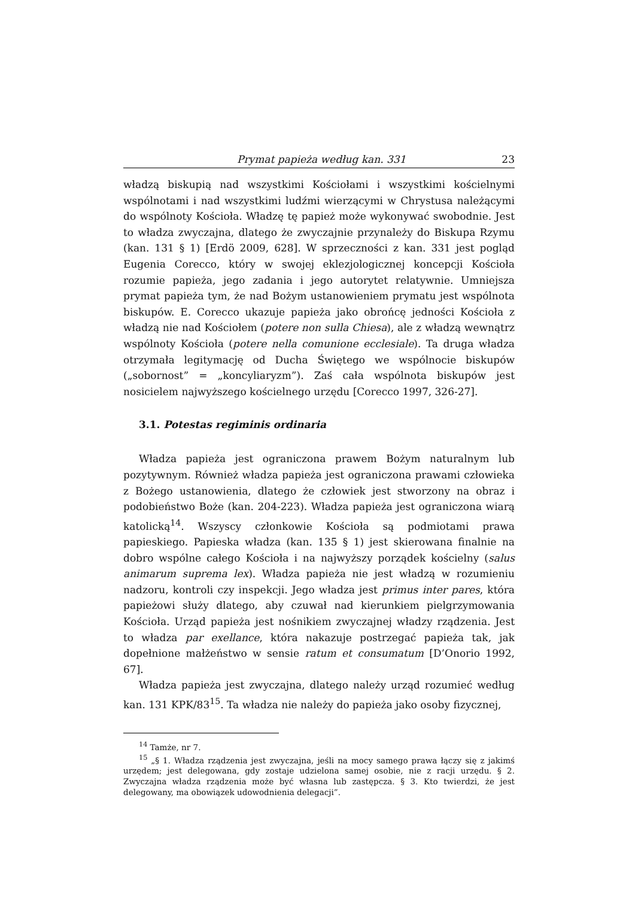Prymat papieża według kan. 331 23
władzą biskupią nad wszystkimi Kościołami i wszystkimi kościelnymi wspólnotami i nad wszystkimi ludźmi wierzącymi w Chrystusa należącymi do wspólnoty Kościoła. Władzę tę papież może wykonywać swobodnie. Jest to władza zwyczajna, dlatego że zwyczajnie przynależy do Biskupa Rzymu (kan. 131 § 1) [Erdö 2009, 628]. W sprzeczności z kan. 331 jest pogląd Eugenia Corecco, który w swojej eklezjologicznej koncepcji Kościoła rozumie papieża, jego zadania i jego autorytet relatywnie. Umniejsza prymat papieża tym, że nad Bożym ustanowieniem prymatu jest wspólnota biskupów. E. Corecco ukazuje papieża jako obrońcę jedności Kościoła z władzą nie nad Kościołem (potere non sulla Chiesa), ale z władzą wewnątrz wspólnoty Kościoła (potere nella comunione ecclesiale). Ta druga władza otrzymała legitymację od Ducha Świętego we wspólnocie biskupów („sobornost” = „koncyliaryzm”). Zaś cała wspólnota biskupów jest nosicielem najwyższego kościelnego urzędu [Corecco 1997, 326-27].
3.1. Potestas regiminis ordinaria
Władza papieża jest ograniczona prawem Bożym naturalnym lub pozytywnym. Również władza papieża jest ograniczona prawami człowieka z Bożego ustanowienia, dlatego że człowiek jest stworzony na obraz i podobieństwo Boże (kan. 204-223). Władza papieża jest ograniczona wiarą katolicką<sup>14</sup>. Wszyscy członkowie Kościoła są podmiotami prawa papieskiego. Papieska władza (kan. 135 § 1) jest skierowana finalnie na dobro wspólne całego Kościoła i na najwyższy porządek kościelny (salus animarum suprema lex). Władza papieża nie jest władzą w rozumieniu nadzoru, kontroli czy inspekcji. Jego władza jest primus inter pares, która papieżowi służy dlatego, aby czuwał nad kierunkiem pielgrzymowania Kościoła. Urząd papieża jest nośnikiem zwyczajnej władzy rządzenia. Jest to władza par exellance, która nakazuje postrzegać papieża tak, jak dopełnione małżeństwo w sensie ratum et consumatum [D’Onorio 1992, 67].
Władza papieża jest zwyczajna, dlatego należy urząd rozumieć według kan. 131 KPK/83<sup>15</sup>. Ta władza nie należy do papieża jako osoby fizycznej,
<sup>14</sup> Tamże, nr 7.
<sup>15</sup> „§ 1. Władza rządzenia jest zwyczajna, jeśli na mocy samego prawa łączy się z jakimś urzędem; jest delegowana, gdy zostaje udzielona samej osobie, nie z racji urzędu. § 2. Zwyczajna władza rządzenia może być własna lub zastępcza. § 3. Kto twierdzi, że jest delegowany, ma obowiązek udowodnienia delegacji”.